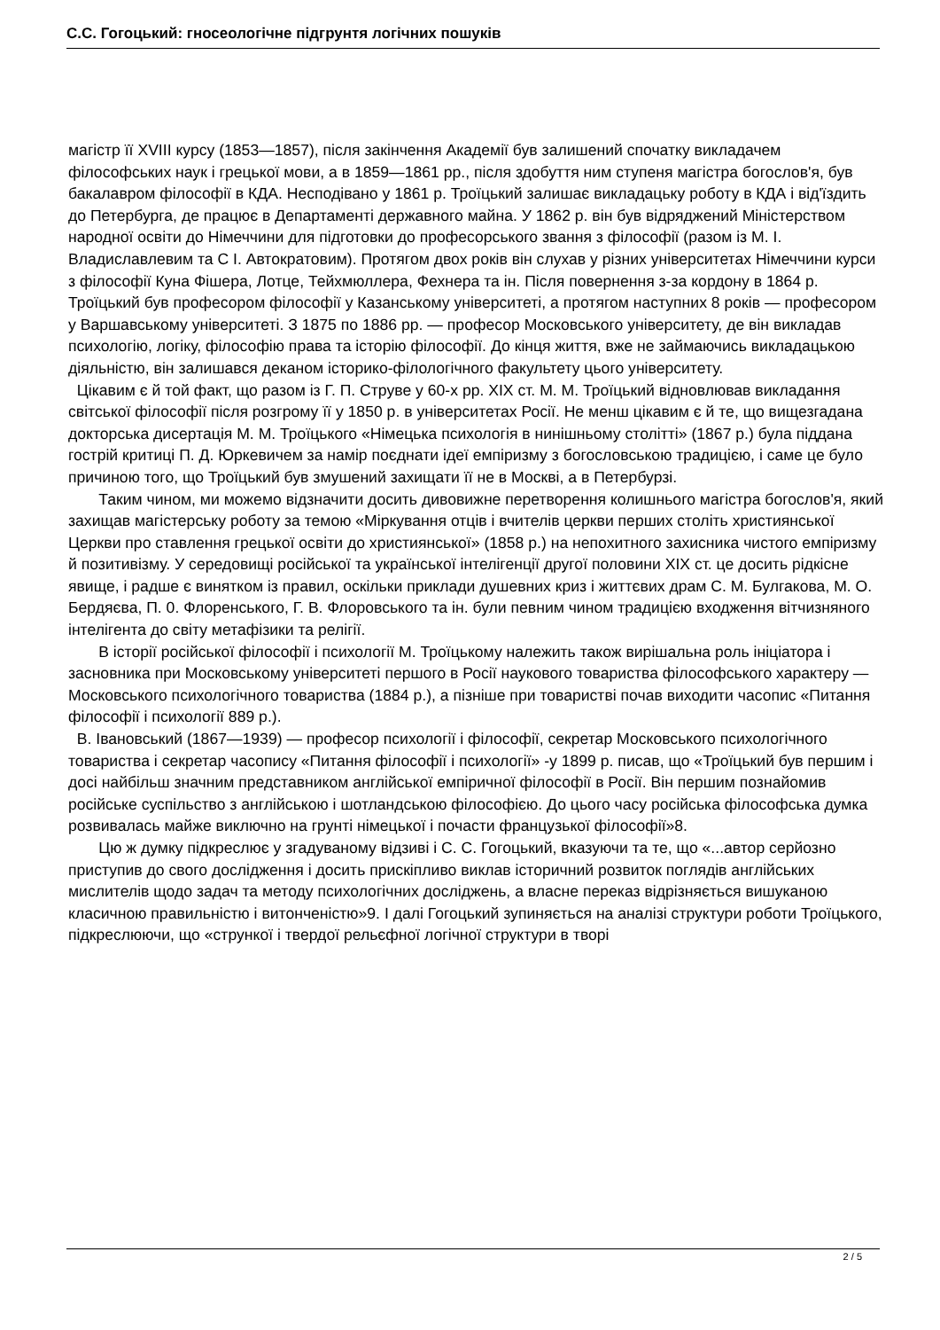С.С. Гогоцький: гносеологічне підгрунтя логічних пошуків
магістр її XVIII курсу (1853—1857), після закінчення Академії був залишений спочатку викладачем філософських наук і грецької мови, а в 1859—1861 рр., після здобуття ним ступеня магістра богослов'я, був бакалавром філософії в КДА. Несподівано у 1861 р. Троїцький залишає викладацьку роботу в КДА і від'їздить до Петербурга, де працює в Департаменті державного майна. У 1862 р. він був відряджений Міністерством народної освіти до Німеччини для підготовки до професорського звання з філософії (разом із М. І. Владиславлевим та С І. Автократовим). Протягом двох років він слухав у різних університетах Німеччини курси з філософії Куна Фішера, Лотце, Тейхмюллера, Фехнера та ін. Після повернення з-за кордону в 1864 р. Троїцький був професором філософії у Казанському університеті, а протягом наступних 8 років — професором у Варшавському університеті. З 1875 по 1886 рр. — професор Московського університету, де він викладав психологію, логіку, філософію права та історію філософії. До кінця життя, вже не займаючись викладацькою діяльністю, він залишався деканом історико-філологічного факультету цього університету.
Цікавим є й той факт, що разом із Г. П. Струве у 60-х рр. XIX ст. М. М. Троїцький відновлював викладання світської філософії після розгрому її у 1850 р. в університетах Росії. Не менш цікавим є й те, що вищезгадана докторська дисертація М. М. Троїцького «Німецька психологія в нинішньому столітті» (1867 р.) була піддана гострій критиці П. Д. Юркевичем за намір поєднати ідеї емпіризму з богословською традицією, і саме це було причиною того, що Троїцький був змушений захищати її не в Москві, а в Петербурзі.
Таким чином, ми можемо відзначити досить дивовижне перетворення колишнього магістра богослов'я, який захищав магістерську роботу за темою «Міркування отців і вчителів церкви перших століть християнської Церкви про ставлення грецької освіти до християнської» (1858 р.) на непохитного захисника чистого емпіризму й позитивізму. У середовищі російської та української інтелігенції другої половини XIX ст. це досить рідкісне явище, і радше є винятком із правил, оскільки приклади душевних криз і життєвих драм С. М. Булгакова, М. О. Бердяєва, П. 0. Флоренського, Г. В. Флоровського та ін. були певним чином традицією входження вітчизняного інтелігента до світу метафізики та релігії.
В історії російської філософії і психології М. Троїцькому належить також вирішальна роль ініціатора і засновника при Московському університеті першого в Росії наукового товариства філософського характеру — Московського психологічного товариства (1884 р.), а пізніше при товаристві почав виходити часопис «Питання філософії і психології 889 р.).
В. Івановський (1867—1939) — професор психології і філософії, секретар Московського психологічного товариства і секретар часопису «Питання філософії і психології» -у 1899 р. писав, що «Троїцький був першим і досі найбільш значним представником англійської емпіричної філософії в Росії. Він першим познайомив російське суспільство з англійською і шотландською філософією. До цього часу російська філософська думка розвивалась майже виключно на грунті німецької і почасти французької філософії»8.
Цю ж думку підкреслює у згадуваному відзиві і С. С. Гогоцький, вказуючи та те, що «...автор серйозно приступив до свого дослідження і досить прискіпливо виклав історичний розвиток поглядів англійських мислителів щодо задач та методу психологічних досліджень, а власне переказ відрізняється вишуканою класичною правильністю і витонченістю»9. І далі Гогоцький зупиняється на аналізі структури роботи Троїцького, підкреслюючи, що «стрункої і твердої рельєфної логічної структури в творі
2 / 5